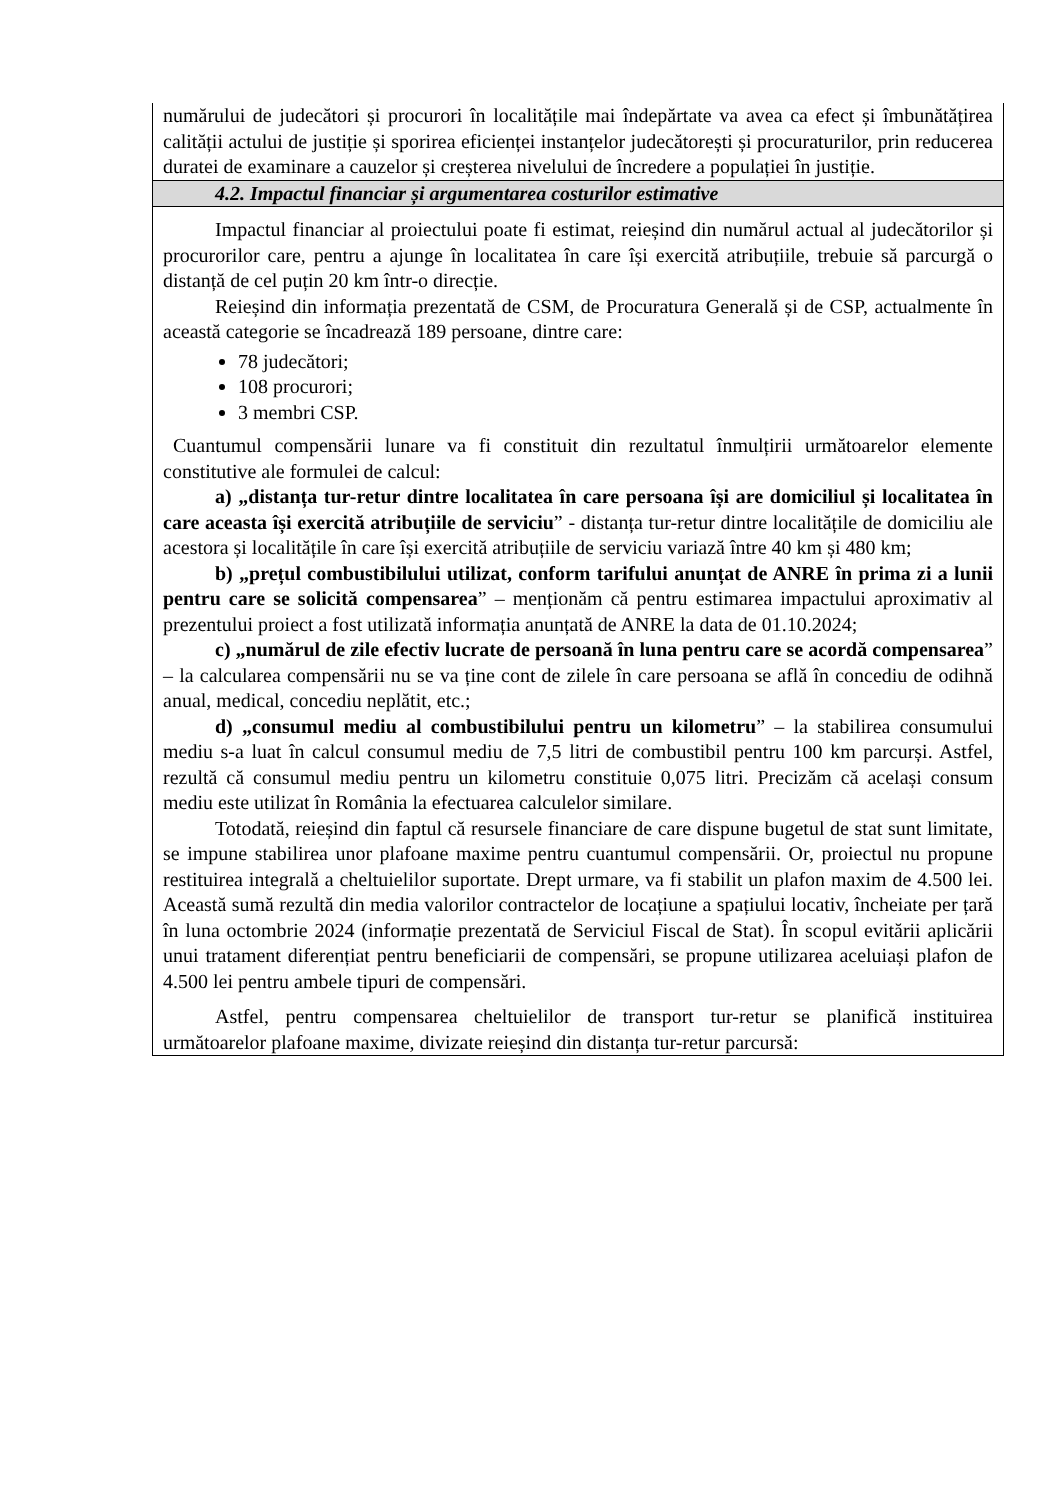numărului de judecători și procurori în localitățile mai îndepărtate va avea ca efect și îmbunătățirea calității actului de justiție și sporirea eficienței instanțelor judecătorești și procuraturilor, prin reducerea duratei de examinare a cauzelor și creșterea nivelului de încredere a populației în justiție.
4.2. Impactul financiar și argumentarea costurilor estimative
Impactul financiar al proiectului poate fi estimat, reieșind din numărul actual al judecătorilor și procurorilor care, pentru a ajunge în localitatea în care își exercită atribuțiile, trebuie să parcurgă o distanță de cel puțin 20 km într-o direcție.
Reieșind din informația prezentată de CSM, de Procuratura Generală și de CSP, actualmente în această categorie se încadrează 189 persoane, dintre care:
78 judecători;
108 procurori;
3 membri CSP.
Cuantumul compensării lunare va fi constituit din rezultatul înmulțirii următoarelor elemente constitutive ale formulei de calcul:
a) „distanța tur-retur dintre localitatea în care persoana își are domiciliul și localitatea în care aceasta își exercită atribuțiile de serviciu” - distanța tur-retur dintre localitățile de domiciliu ale acestora și localitățile în care își exercită atribuțiile de serviciu variază între 40 km și 480 km;
b) „prețul combustibilului utilizat, conform tarifului anunțat de ANRE în prima zi a lunii pentru care se solicită compensarea” – menționăm că pentru estimarea impactului aproximativ al prezentului proiect a fost utilizată informația anunțată de ANRE la data de 01.10.2024;
c) „numărul de zile efectiv lucrate de persoană în luna pentru care se acordă compensarea” – la calcularea compensării nu se va ține cont de zilele în care persoana se află în concediu de odihnă anual, medical, concediu neplătit, etc.;
d) „consumul mediu al combustibilului pentru un kilometru” – la stabilirea consumului mediu s-a luat în calcul consumul mediu de 7,5 litri de combustibil pentru 100 km parcurși. Astfel, rezultă că consumul mediu pentru un kilometru constituie 0,075 litri. Precizăm că același consum mediu este utilizat în România la efectuarea calculelor similare.
Totodată, reieșind din faptul că resursele financiare de care dispune bugetul de stat sunt limitate, se impune stabilirea unor plafoane maxime pentru cuantumul compensării. Or, proiectul nu propune restituirea integrală a cheltuielilor suportate. Drept urmare, va fi stabilit un plafon maxim de 4.500 lei. Această sumă rezultă din media valorilor contractelor de locațiune a spațiului locativ, încheiate per țară în luna octombrie 2024 (informație prezentată de Serviciul Fiscal de Stat). În scopul evitării aplicării unui tratament diferențiat pentru beneficiarii de compensări, se propune utilizarea aceluiași plafon de 4.500 lei pentru ambele tipuri de compensări.
Astfel, pentru compensarea cheltuielilor de transport tur-retur se planifică instituirea următoarelor plafoane maxime, divizate reieșind din distanța tur-retur parcursă: